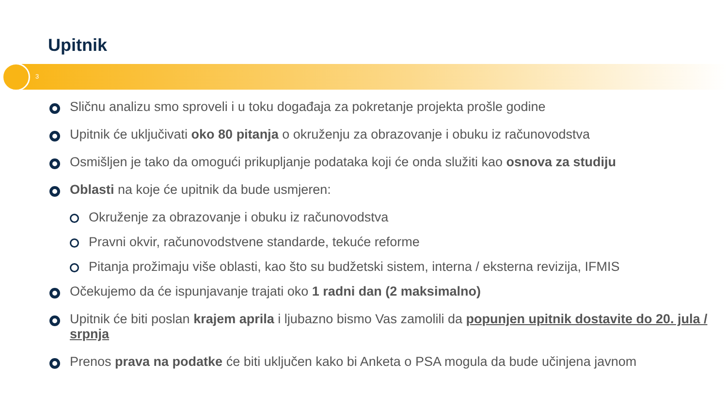Upitnik
3
Sličnu analizu smo sproveli i u toku događaja za pokretanje projekta prošle godine
Upitnik će uključivati oko 80 pitanja o okruženju za obrazovanje i obuku iz računovodstva
Osmišljen je tako da omogući prikupljanje podataka koji će onda služiti kao osnova za studiju
Oblasti na koje će upitnik da bude usmjeren:
Okruženje za obrazovanje i obuku iz računovodstva
Pravni okvir, računovodstvene standarde, tekuće reforme
Pitanja prožimaju više oblasti, kao što su budžetski sistem, interna / eksterna revizija, IFMIS
Očekujemo da će ispunjavanje trajati oko 1 radni dan (2 maksimalno)
Upitnik će biti poslan krajem aprila i ljubazno bismo Vas zamolili da popunjen upitnik dostavite do 20. jula / srpnja
Prenos prava na podatke će biti uključen kako bi Anketa o PSA mogula da bude učinjena javnom